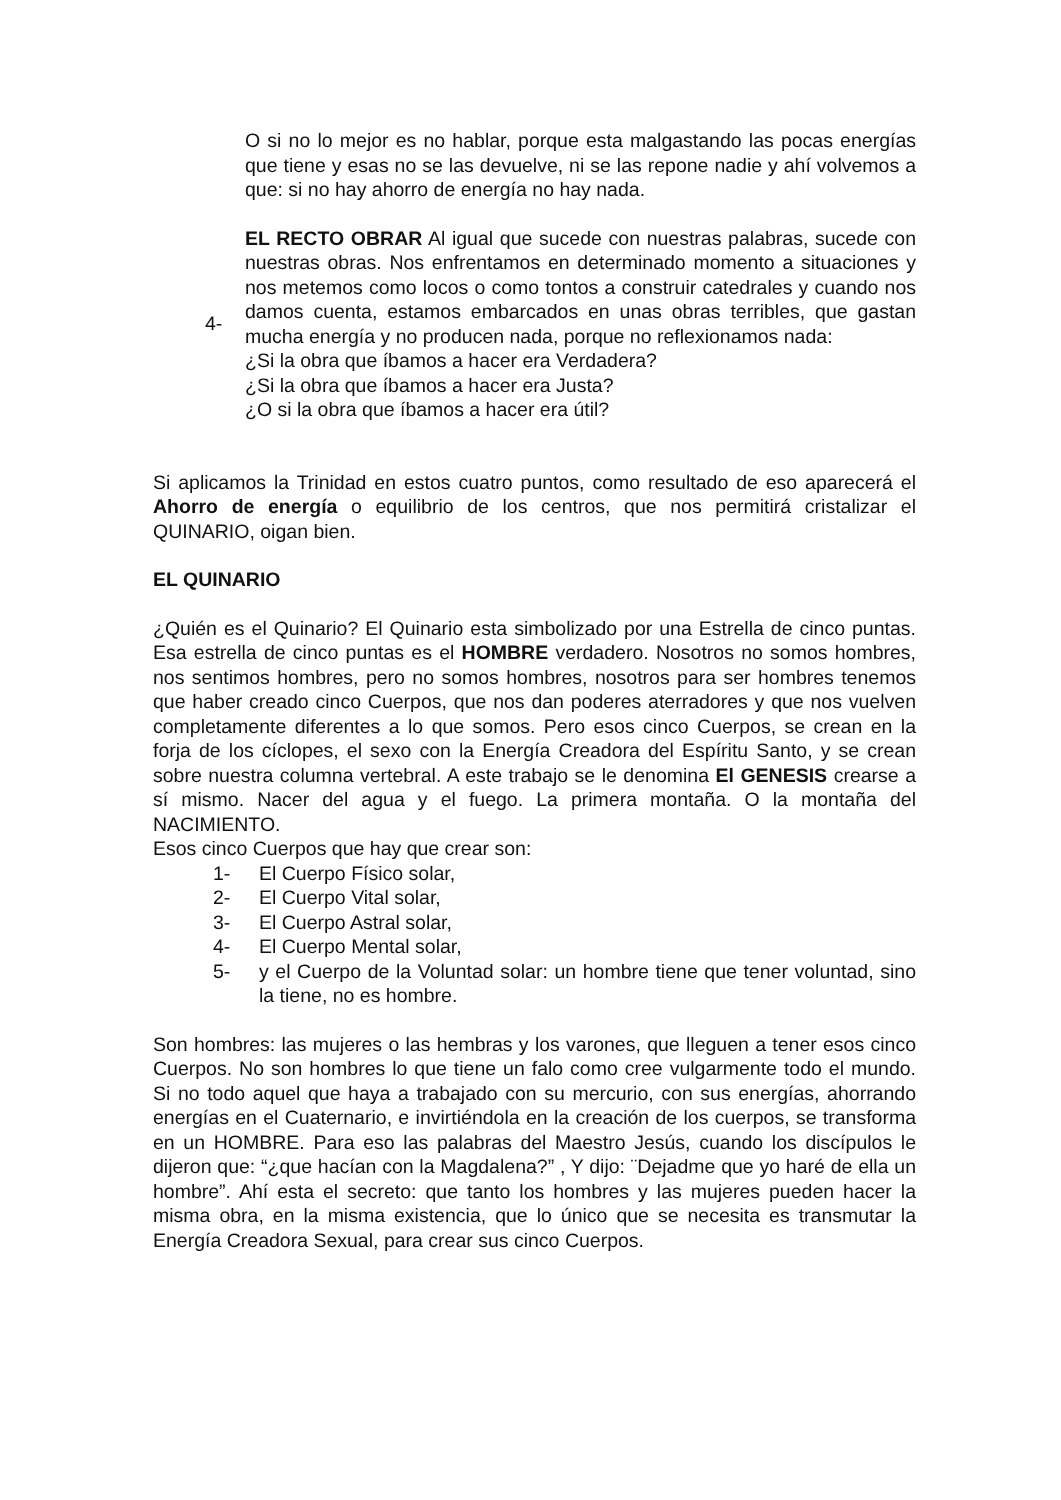O si no lo mejor es no hablar, porque esta malgastando las pocas energías que tiene y esas no se las devuelve, ni se las repone nadie y ahí volvemos a que: si no hay ahorro de energía no hay nada.
4-
EL RECTO OBRAR Al igual que sucede con nuestras palabras, sucede con nuestras obras. Nos enfrentamos en determinado momento a situaciones y nos metemos como locos o como tontos a construir catedrales y cuando nos damos cuenta, estamos embarcados en unas obras terribles, que gastan mucha energía y no producen nada, porque no reflexionamos nada:
¿Si la obra que íbamos a hacer era Verdadera?
¿Si la obra que íbamos a hacer era Justa?
¿O si la obra que íbamos a hacer era útil?
Si aplicamos la Trinidad en estos cuatro puntos, como resultado de eso aparecerá el Ahorro de energía o equilibrio de los centros, que nos permitirá cristalizar el QUINARIO, oigan bien.
EL QUINARIO
¿Quién es el Quinario? El Quinario esta simbolizado por una Estrella de cinco puntas. Esa estrella de cinco puntas es el HOMBRE verdadero. Nosotros no somos hombres, nos sentimos hombres, pero no somos hombres, nosotros para ser hombres tenemos que haber creado cinco Cuerpos, que nos dan poderes aterradores y que nos vuelven completamente diferentes a lo que somos. Pero esos cinco Cuerpos, se crean en la forja de los cíclopes, el sexo con la Energía Creadora del Espíritu Santo, y se crean sobre nuestra columna vertebral. A este trabajo se le denomina El GENESIS crearse a sí mismo. Nacer del agua y el fuego. La primera montaña. O la montaña del NACIMIENTO.
Esos cinco Cuerpos que hay que crear son:
1- El Cuerpo Físico solar,
2- El Cuerpo Vital solar,
3- El Cuerpo Astral solar,
4- El Cuerpo Mental solar,
5- y el Cuerpo de la Voluntad solar: un hombre tiene que tener voluntad, sino la tiene, no es hombre.
Son hombres: las mujeres o las hembras y los varones, que lleguen a tener esos cinco Cuerpos. No son hombres lo que tiene un falo como cree vulgarmente todo el mundo. Si no todo aquel que haya a trabajado con su mercurio, con sus energías, ahorrando energías en el Cuaternario, e invirtiéndola en la creación de los cuerpos, se transforma en un HOMBRE. Para eso las palabras del Maestro Jesús, cuando los discípulos le dijeron que: “¿que hacían con la Magdalena?” , Y dijo: ¨Dejadme que yo haré de ella un hombre”. Ahí esta el secreto: que tanto los hombres y las mujeres pueden hacer la misma obra, en la misma existencia, que lo único que se necesita es transmutar la Energía Creadora Sexual, para crear sus cinco Cuerpos.